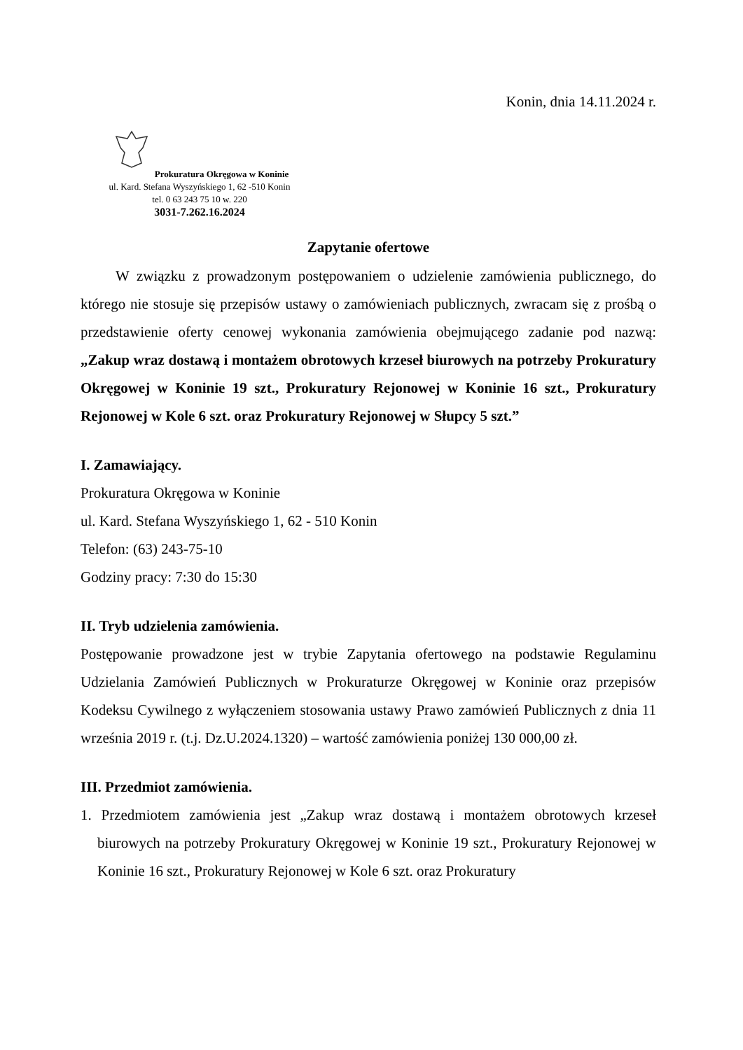Konin, dnia 14.11.2024 r.
Prokuratura Okręgowa w Koninie
ul. Kard. Stefana Wyszyńskiego 1, 62 -510 Konin
tel. 0 63 243 75 10 w. 220
3031-7.262.16.2024
Zapytanie ofertowe
W związku z prowadzonym postępowaniem o udzielenie zamówienia publicznego, do którego nie stosuje się przepisów ustawy o zamówieniach publicznych, zwracam się z prośbą o przedstawienie oferty cenowej wykonania zamówienia obejmującego zadanie pod nazwą: „Zakup wraz dostawą i montażem obrotowych krzeseł biurowych na potrzeby Prokuratury Okręgowej w Koninie 19 szt., Prokuratury Rejonowej w Koninie 16 szt., Prokuratury Rejonowej w Kole 6 szt. oraz Prokuratury Rejonowej w Słupcy 5 szt.”
I. Zamawiający.
Prokuratura Okręgowa w Koninie
ul. Kard. Stefana Wyszyńskiego 1, 62 - 510 Konin
Telefon: (63) 243-75-10
Godziny pracy: 7:30 do 15:30
II. Tryb udzielenia zamówienia.
Postępowanie prowadzone jest w trybie Zapytania ofertowego na podstawie Regulaminu Udzielania Zamówień Publicznych w Prokuraturze Okręgowej w Koninie oraz przepisów Kodeksu Cywilnego z wyłączeniem stosowania ustawy Prawo zamówień Publicznych z dnia 11 września 2019 r. (t.j. Dz.U.2024.1320) – wartość zamówienia poniżej 130 000,00 zł.
III. Przedmiot zamówienia.
1. Przedmiotem zamówienia jest „Zakup wraz dostawą i montażem obrotowych krzeseł biurowych na potrzeby Prokuratury Okręgowej w Koninie 19 szt., Prokuratury Rejonowej w Koninie 16 szt., Prokuratury Rejonowej w Kole 6 szt. oraz Prokuratury